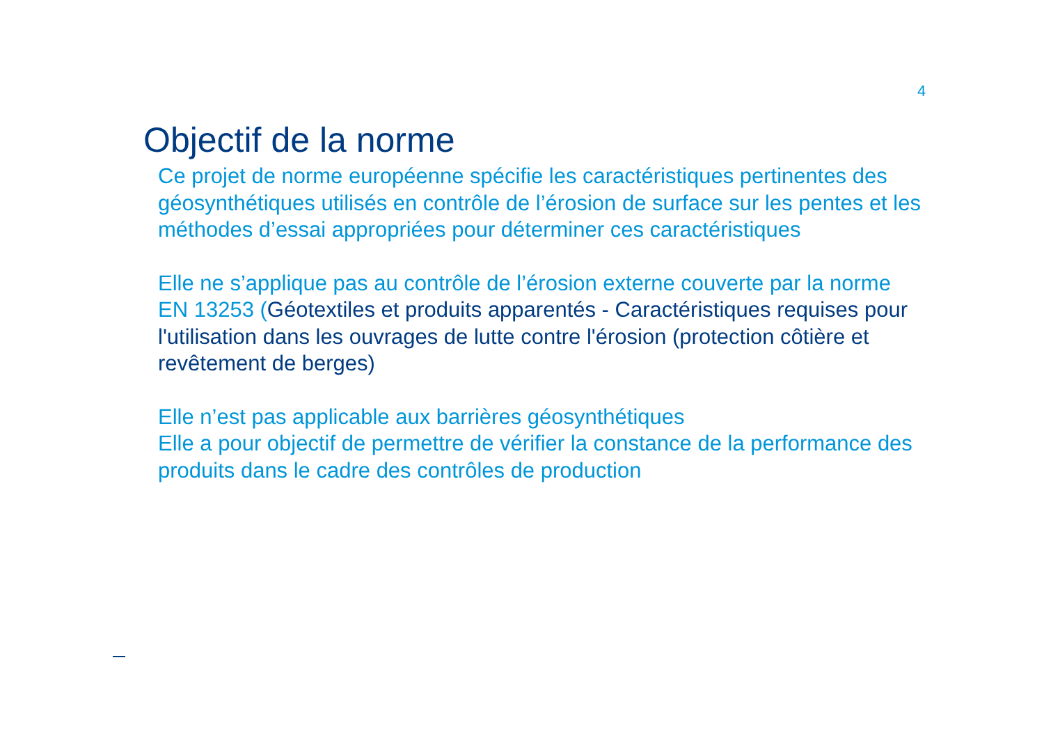4
Objectif de la norme
Ce projet de norme européenne spécifie les caractéristiques pertinentes des géosynthétiques utilisés en contrôle de l’érosion de surface sur les pentes et les méthodes d’essai appropriées pour déterminer ces caractéristiques
Elle ne s’applique pas au contrôle de l’érosion externe couverte par la norme EN 13253 (Géotextiles et produits apparentés - Caractéristiques requises pour l'utilisation dans les ouvrages de lutte contre l'érosion (protection côtière et revêtement de berges)
Elle n’est pas applicable aux barrières géosynthétiques
Elle a pour objectif de permettre de vérifier la constance de la performance des produits dans le cadre des contrôles de production